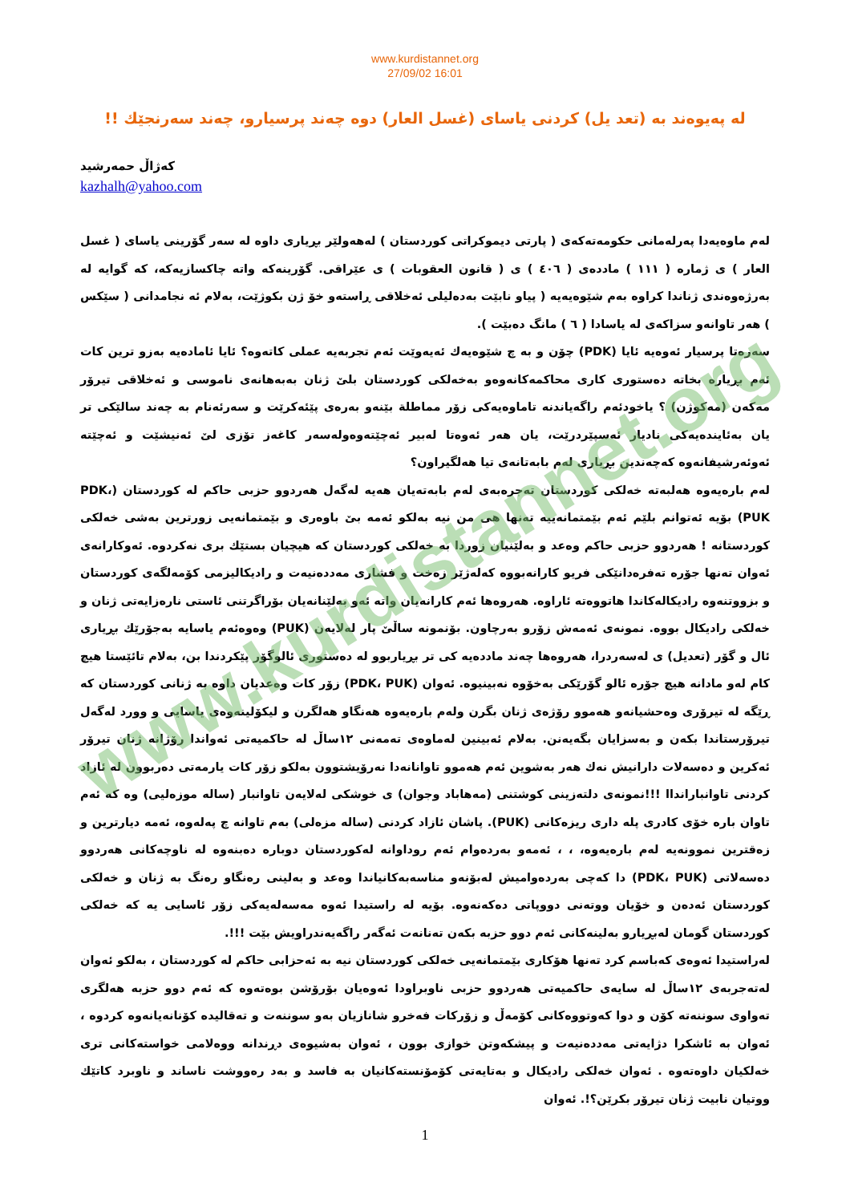www.kurdistannet.org
27/09/02 16:01
له پەیوەند بە (تعد یل) کردنی یاسای (غسل العار) دوە چەند پرسیارو، چەند سەرنجێك !!
کەژاڵ حمەرشید
kazhalh@yahoo.com
لەم ماوەیەدا پەرلەمانی حکومەتەکەی ( پارتی دیموکراتی کوردستان ) لەهەولێر بڕیاری داوە لە سەر گۆرینی یاسای ( غسل العار ) ی ژمارە ( ١١١ ) ماددەی ( ٤٠٦ ) ی ( قانون العقوبات ) ی عێراقی. گۆرینەکە واتە چاکسازیەکە، کە گوایە لە بەرژەوەندی ژناندا کراوە بەم شێوەیەیە ( پیاو نابێت بەدەلیلی ئەخلاقی ڕاستەو خۆ ژن بکوژێت، بەلام ئە نجامدانی ( سێکس ) هەر تاوانەو سزاکەی لە یاسادا ( ٦ ) مانگ دەبێت ).
سەرەتا پرسیار ئەوەیە ئایا (PDK) چۆن و بە چ شێوەیەك ئەیەوێت ئەم تجربەیە عملی کاتەوە؟ ئایا ئامادەیە بەزو ترین کات ئەم بڕیارە بخاتە دەستوری کاری محاکمەکانەوەو بەخەلکی کوردستان بلێ ژنان بەبەهانەی ناموسی و ئەخلاقی تیرۆر مەکەن (مەکوژن) ؟ یاخودئەم راگەیاندنە تاماوەیەکی زۆر مماطلة بێنەو بەرەی پێئەکرێت و سەرئەنام بە چەند سالێکی تر یان بەئایندەیەکی نادیار ئەسپێردرێت، یان هەر ئەوەتا لەبیر ئەچێتەوەولەسەر کاغەز تۆزی لێ ئەنیشێت و ئەچێتە ئەوئەرشیفانەوە کەچەندین بڕیاری لەم بابەتانەی تیا هەلگیراون؟
لەم بارەیەوە هەلبەتە خەلکی کوردستان تەجرەبەی لەم بابەتەیان هەیە لەگەل هەردوو حزبی حاکم لە کوردستان (PDK، PUK) بۆیە ئەتوانم بلێم ئەم بێمتمانەییە تەنها هی من نیە بەلکو ئەمە بێ باوەری و بێمتمانەیی زورترین بەشی خەلکی کوردستانە ! هەردوو حزبی حاکم وەعد و بەلێنیان زوردا بە خەلکی کوردستان کە هیچیان بستێك بری نەکردوە. ئەوکارانەی ئەوان تەنها جۆرە تەفرەدانێکی فریو کارانەبووە کەلەژێر زەخت و فشاری مەددەنیەت و رادیکالیزمی کۆمەلگەی کوردستان و بزووتنەوە رادیکالەکاندا هاتووەتە ئاراوە. هەروەها ئەم کارانەیان واتە ئەو بەلێنانەیان بۆراگرتنی ئاستی نارەزایەتی ژنان و خەلکی رادیکال بووە. نمونەی ئەمەش زۆرو بەرچاون. بۆنمونە ساڵێ پار لەلایەن (PUK) وەوەئەم یاسایە بەجۆرێك بڕیاری ئال و گۆر (تعدیل) ی لەسەردرا، هەروەها چەند ماددەیە کی تر بڕیاربوو لە دەستوری ئالوگۆر پێکردندا بن، بەلام تائێستا هیچ کام لەو مادانە هیچ جۆرە ئالو گۆرێکی بەخۆوە نەبینیوە. ئەوان (PDK، PUK) زۆر کات وەعدیان داوە بە ژنانی کوردستان کە ڕێگە لە تیرۆری وەحشیانەو هەموو رۆژەی ژنان بگرن ولەم بارەیەوە هەنگاو هەلگرن و لیکۆلینەوەی یاسایی و وورد لەگەل تیرۆرستاندا بکەن و بەسزایان بگەیەنن. بەلام ئەبینین لەماوەی تەمەنی ١٢ساڵ لە حاکمیەتی ئەواندا رۆژانە ژنان تیرۆر ئەکرین و دەسەلات دارانیش نەك هەر بەشوین ئەم هەموو تاوانانەدا نەرۆیشتوون بەلکو زۆر کات یارمەتی دەربوون لە ئازاد کردنی تاوانبارانداا !!!نمونەی دلتەزینی کوشتنی (مەهاباد وجوان) ی خوشکی لەلایەن تاوانبار (سالە موزەلیی) وە کە ئەم تاوان بارە خۆی کادری پلە داری ریزەکانی (PUK). پاشان ئازاد کردنی (سالە مزەلی) بەم تاوانە چ پەلەوە، ئەمە دیارترین و زەقترین نموونەیە لەم بارەیەوە، ، ، ئەمەو بەردەوام ئەم روداوانە لەکوردستان دوبارە دەبنەوە لە ناوچەکانی هەردوو دەسەلاتی (PDK، PUK) دا کەچی بەردەوامیش لەبۆنەو مناسەبەکانیاندا وەعد و بەلینی رەنگاو رەنگ بە ژنان و خەلکی کوردستان ئەدەن و خۆیان ووتەنی دووپاتی دەکەنەوە. بۆیە لە راستیدا ئەوە مەسەلەیەکی زۆر ئاسایی یە کە خەلکی کوردستان گومان لەبڕیارو بەلینەکانی ئەم دوو حزبە بکەن تەنانەت ئەگەر راگەیەندراویش بێت !!!.
لەراستیدا ئەوەی کەباسم کرد تەنها هۆکاری بێمتمانەیی خەلکی کوردستان نیە بە ئەحزابی حاکم لە کوردستان ، بەلکو ئەوان لەتەجربەی ١٢ساڵ لە سایەی حاکمیەتی هەردوو حزبی ناوبراودا ئەوەیان بۆرۆشن بوەتەوە کە ئەم دوو حزبە هەلگری تەواوی سوننەتە کۆن و دوا کەوتووەکانی کۆمەڵ و زۆرکات فەخرو شانازیان بەو سوننەت و تەقالیدە کۆنانەیانەوە کردوە ، ئەوان بە ئاشکرا دژایەتی مەددەنیەت و پیشکەوتن خوازی بوون ، ئەوان بەشیوەی دڕندانە ووەلامی خواستەکانی تری خەلکیان داوەتەوە . ئەوان خەلکی رادیکال و بەتایەتی کۆمۆنستەکانیان بە فاسد و بەد رەووشت ناساند و ناوبرد کاتێك ووتیان نابیت ژنان تیرۆر بکرێن؟!. ئەوان
1
www.kurdistannet.org